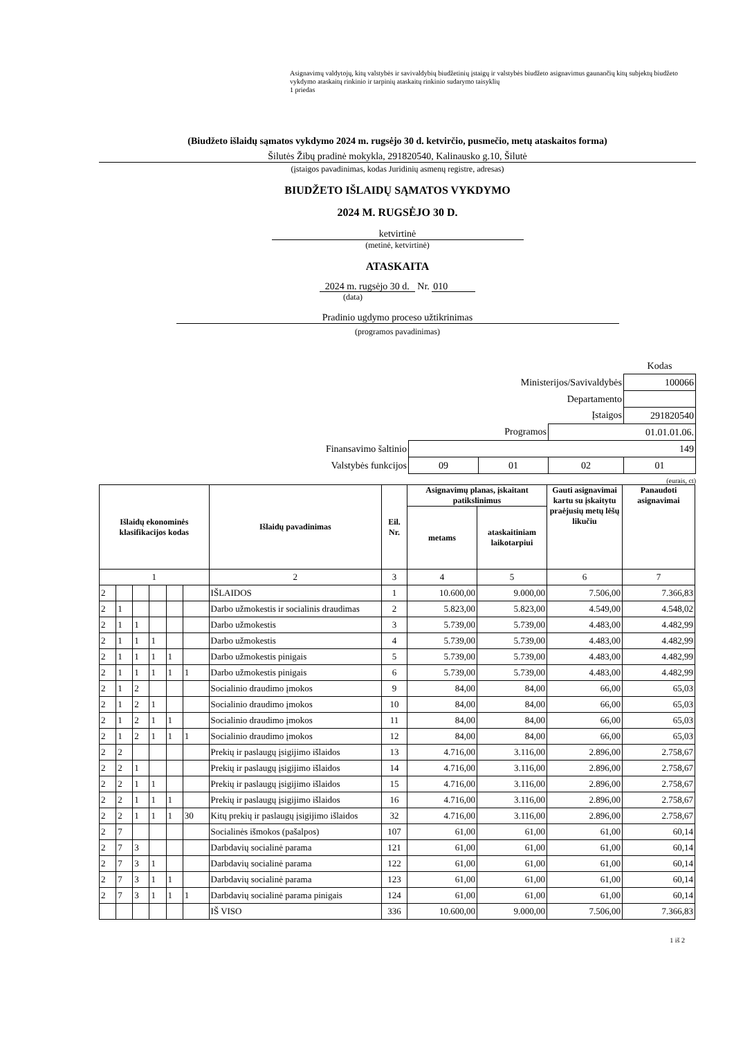Asignavimų valdytojų, kitų valstybės ir savivaldybių biudžetinių įstaigų ir valstybės biudžeto asignavimus gaunančių kitų subjektų biudžeto vykdymo ataskaitų rinkinio ir tarpinių ataskaitų rinkinio sudarymo taisyklių
1 priedas
(Biudžeto išlaidų sąmatos vykdymo 2024 m. rugsėjo 30 d. ketvirčio, pusmečio, metų ataskaitos forma)
Šilutės Žibų pradinė mokykla, 291820540, Kalinausko g.10, Šilutė
(įstaigos pavadinimas, kodas Juridinių asmenų registre, adresas)
BIUDŽETO IŠLAIDŲ SĄMATOS VYKDYMO
2024 M. RUGSĖJO 30 D.
ketvirtinė
(metinė, ketvirtinė)
ATASKAITA
2024 m. rugsėjo 30 d. Nr. 010
(data)
Pradinio ugdymo proceso užtikrinimas
(programos pavadinimas)
| | | | | Kodas |
| Ministerijos/Savivaldybės | | | | 100066 |
| Departamento | | | | |
| Įstaigos | | | | 291820540 |
| Programos | | | 01.01.01.06. | |
| Finansavimo šaltinio | 149 | | | |
| Valstybės funkcijos | 09 | 01 | 02 | 01 |
(eurais, ct)
| Išlaidų ekonominės klasifikacijos kodas | | | | | | Išlaidų pavadinimas | Eil. Nr. | Asignavimų planas, įskaitant patikslinimus | | Gauti asignavimai kartu su įskaitytu praėjusių metų lėšų likučiu | Panaudoti asignavimai |
| --- | --- | --- | --- | --- | --- | --- | --- | --- | --- | --- | --- |
| | | | | | | | | metams | ataskaitiniam laikotarpiui | | |
| 1 | | | | | | 2 | 3 | 4 | 5 | 6 | 7 |
| 2 | | | | | | IŠLAIDOS | 1 | 10.600,00 | 9.000,00 | 7.506,00 | 7.366,83 |
| 2 | 1 | | | | | Darbo užmokestis ir socialinis draudimas | 2 | 5.823,00 | 5.823,00 | 4.549,00 | 4.548,02 |
| 2 | 1 | 1 | | | | Darbo užmokestis | 3 | 5.739,00 | 5.739,00 | 4.483,00 | 4.482,99 |
| 2 | 1 | 1 | 1 | | | Darbo užmokestis | 4 | 5.739,00 | 5.739,00 | 4.483,00 | 4.482,99 |
| 2 | 1 | 1 | 1 | 1 | | Darbo užmokestis pinigais | 5 | 5.739,00 | 5.739,00 | 4.483,00 | 4.482,99 |
| 2 | 1 | 1 | 1 | 1 | 1 | Darbo užmokestis pinigais | 6 | 5.739,00 | 5.739,00 | 4.483,00 | 4.482,99 |
| 2 | 1 | 2 | | | | Socialinio draudimo įmokos | 9 | 84,00 | 84,00 | 66,00 | 65,03 |
| 2 | 1 | 2 | 1 | | | Socialinio draudimo įmokos | 10 | 84,00 | 84,00 | 66,00 | 65,03 |
| 2 | 1 | 2 | 1 | 1 | | Socialinio draudimo įmokos | 11 | 84,00 | 84,00 | 66,00 | 65,03 |
| 2 | 1 | 2 | 1 | 1 | 1 | Socialinio draudimo įmokos | 12 | 84,00 | 84,00 | 66,00 | 65,03 |
| 2 | 2 | | | | | Prekių ir paslaugų įsigijimo išlaidos | 13 | 4.716,00 | 3.116,00 | 2.896,00 | 2.758,67 |
| 2 | 2 | 1 | | | | Prekių ir paslaugų įsigijimo išlaidos | 14 | 4.716,00 | 3.116,00 | 2.896,00 | 2.758,67 |
| 2 | 2 | 1 | 1 | | | Prekių ir paslaugų įsigijimo išlaidos | 15 | 4.716,00 | 3.116,00 | 2.896,00 | 2.758,67 |
| 2 | 2 | 1 | 1 | 1 | | Prekių ir paslaugų įsigijimo išlaidos | 16 | 4.716,00 | 3.116,00 | 2.896,00 | 2.758,67 |
| 2 | 2 | 1 | 1 | 1 | 30 | Kitų prekių ir paslaugų įsigijimo išlaidos | 32 | 4.716,00 | 3.116,00 | 2.896,00 | 2.758,67 |
| 2 | 7 | | | | | Socialinės išmokos (pašalpos) | 107 | 61,00 | 61,00 | 61,00 | 60,14 |
| 2 | 7 | 3 | | | | Darbdavių socialinė parama | 121 | 61,00 | 61,00 | 61,00 | 60,14 |
| 2 | 7 | 3 | 1 | | | Darbdavių socialinė parama | 122 | 61,00 | 61,00 | 61,00 | 60,14 |
| 2 | 7 | 3 | 1 | 1 | | Darbdavių socialinė parama | 123 | 61,00 | 61,00 | 61,00 | 60,14 |
| 2 | 7 | 3 | 1 | 1 | 1 | Darbdavių socialinė parama pinigais | 124 | 61,00 | 61,00 | 61,00 | 60,14 |
| | | | | | | IŠ VISO | 336 | 10.600,00 | 9.000,00 | 7.506,00 | 7.366,83 |
1 iš 2